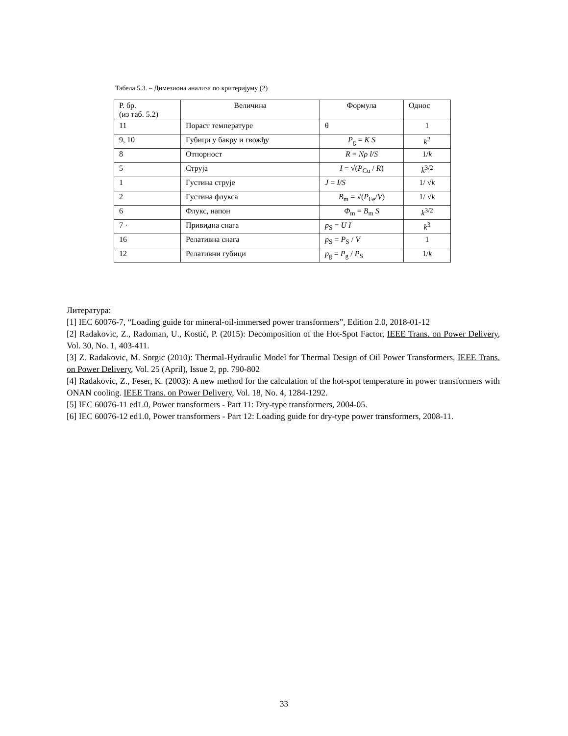Табела 5.3. – Димезиона анализа по критеријуму (2)
| Р. бр. (из таб. 5.2) | Величина | Формула | Однос |
| --- | --- | --- | --- |
| 11 | Пораст температуре | θ | 1 |
| 9, 10 | Губици у бакру и гвожђу | P<sub>g</sub> = K S | k<sup>2</sup> |
| 8 | Отпорност | R = Nρ l/S | 1/ k |
| 5 | Струја | I = √( P<sub>Cu</sub> / R ) | k<sup>3/2</sup> |
| 1 | Густина струје | J = I/S | 1/ √ k |
| 2 | Густина флукса | B<sub>m</sub> = √( P<sub>Fe</sub>/ V ) | 1/ √ k |
| 6 | Флукс, напон | Φ<sub>m</sub> = B<sub>m</sub> S | k<sup>3/2</sup> |
| 7 · | Привидна снага | p<sub>S</sub> = U I | k<sup>3</sup> |
| 16 | Релативна снага | p<sub>S</sub> = P<sub>S</sub> / V | 1 |
| 12 | Релативни губици | p<sub>g</sub> = P<sub>g</sub> / P<sub>S</sub> | 1/ k |
Литература:
[1] IEC 60076-7, “Loading guide for mineral-oil-immersed power transformers”, Edition 2.0, 2018-01-12
[2] Radakovic, Z., Radoman, U., Kostić, P. (2015): Decomposition of the Hot-Spot Factor, IEEE Trans. on Power Delivery, Vol. 30, No. 1, 403-411.
[3] Z. Radakovic, M. Sorgic (2010): Thermal-Hydraulic Model for Thermal Design of Oil Power Transformers, IEEE Trans. on Power Delivery, Vol. 25 (April), Issue 2, pp. 790-802
[4] Radakovic, Z., Feser, K. (2003): A new method for the calculation of the hot-spot temperature in power transformers with ONAN cooling. IEEE Trans. on Power Delivery, Vol. 18, No. 4, 1284-1292.
[5] IEC 60076-11 ed1.0, Power transformers - Part 11: Dry-type transformers, 2004-05.
[6] IEC 60076-12 ed1.0, Power transformers - Part 12: Loading guide for dry-type power transformers, 2008-11.
33